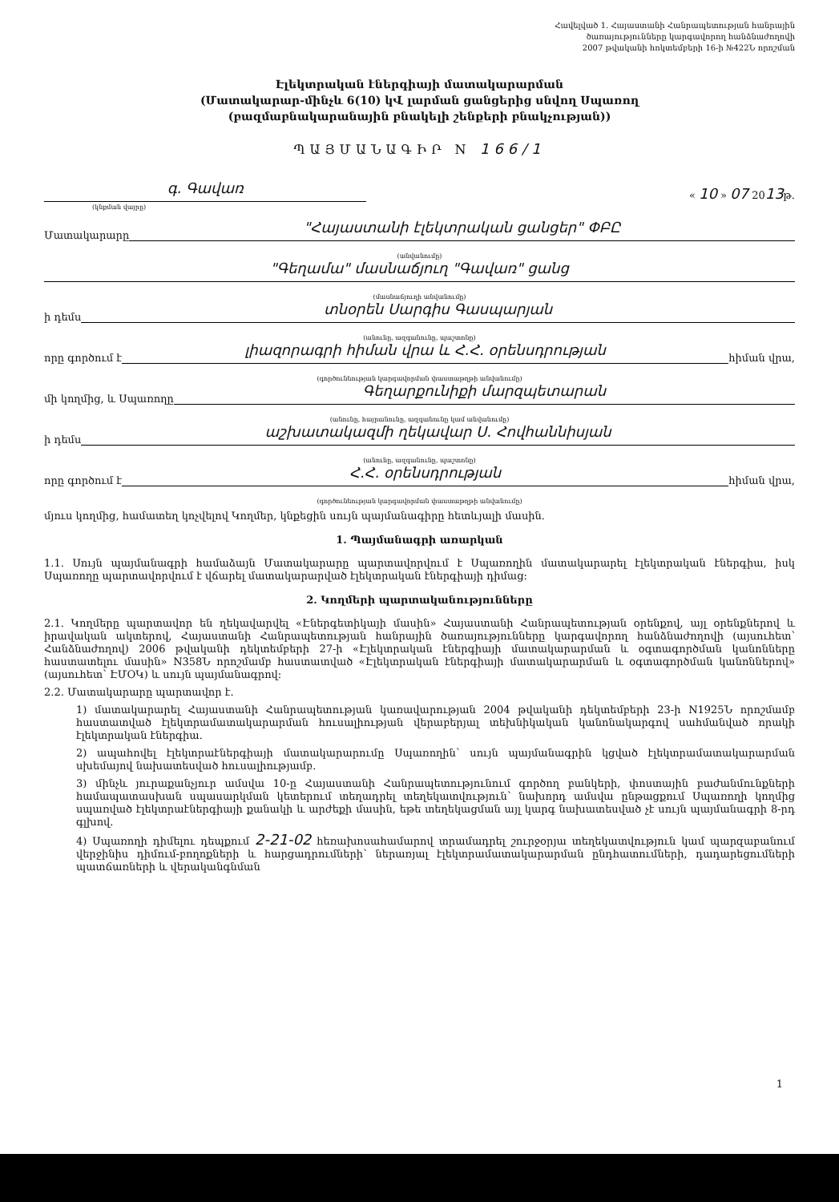Հավելված 1. Հայաստանի Հանրապետության հանրային
ծառայությունները կարգավորող հանձնաժողովի
2007 թվականի հոկտեմբերի 16-ի №422Ն որոշման
Էլեկտրական էներգիայի մատակարարման
(Մատակարար-մինչև 6(10) կՎ լարման ցանցերից սնվող Սպառող
(բազմաբնակարանային բնակելի շենքերի բնակչության))
ՊԱՅՄԱՆԱԳԻՐ N 166/1
գ. Գավառ
« 10 » 07 2013թ.
(կնքման վայրը)
Մատակարարը
"Հայաստանի էլեկտրական ցանցեր" ՓԲԸ
(անվանումը)
"Գեղամա" մասնաճյուղ "Գավառ" ցանց
(մասնաճյուղի անվանումը)
ի դեմս
տնօրեն Սարգիս Գասպարյան
(անունը, ազգանունը, պաշտոնը)
որը գործում է
լիազորագրի հիման վրա և Հ.Հ. օրենսդրության
հիման վրա,
(գործունեության կարգավորման փաստաթղթի անվանումը)
մի կողմից, և Սպառողը
Գեղարքունիքի մարզպետարան
(անունը, հայրանունը, ազգանունը կամ անվանումը)
ի դեմս
աշխատակազմի ղեկավար Ս. Հովհաննիսյան
(անունը, ազգանունը, պաշտոնը)
որը գործում է
Հ.Հ. օրենսդրության
հիման վրա,
(գործունեության կարգավորման փաստաթղթի անվանումը)
մյուս կողմից, համատեղ կոչվելով Կողմեր, կնքեցին սույն պայմանագիրը հետևյալի մասին.
1. Պայմանագրի առարկան
1.1. Սույն պայմանագրի համաձայն Մատակարարը պարտավորվում է Սպառողին մատակարարել էլեկտրական էներգիա, իսկ Սպառողը պարտավորվում է վճարել մատակարարված էլեկտրական էներգիայի դիմաց:
2. Կողմերի պարտականությունները
2.1. Կողմերը պարտավոր են ղեկավարվել «Էներգետիկայի մասին» Հայաստանի Հանրապետության օրենքով, այլ օրենքներով և իրավական ակտերով, Հայաստանի Հանրապետության հանրային ծառայությունները կարգավորող հանձնաժողովի (այսուհետ՝ Հանձնաժողով) 2006 թվականի դեկտեմբերի 27-ի «Էլեկտրական էներգիայի մատակարարման և օգտագործման կանոնները հաստատելու մասին» N358Ն որոշմամբ հաստատված «Էլեկտրական էներգիայի մատակարարման և օգտագործման կանոններով» (այսուհետ՝ ԷՄՕԿ) և սույն պայմանագրով:
2.2. Մատակարարը պարտավոր է.
1) մատակարարել Հայաստանի Հանրապետության կառավարության 2004 թվականի դեկտեմբերի 23-ի N1925Ն որոշմամբ հաստատված էլեկտրամատակարարման հուսալիության վերաբերյալ տեխնիկական կանոնակարգով սահմանված որակի էլեկտրական էներգիա.
2) ապահովել էլեկտրաէներգիայի մատակարարումը Սպառողին՝ սույն պայմանագրին կցված էլեկտրամատակարարման սխեմայով նախատեսված հուսալիությամբ.
3) մինչև յուրաքանչյուր ամսվա 10-ը Հայաստանի Հանրապետությունում գործող բանկերի, փոստային բաժանմունքների համապատասխան սպասարկման կետերում տեղադրել տեղեկատվություն՝ նախորդ ամսվա ընթացքում Սպառողի կողմից սպառված էլեկտրաէներգիայի քանակի և արժեքի մասին, եթե տեղեկացման այլ կարգ նախատեսված չէ սույն պայմանագրի 8-րդ գլխով.
4) Սպառողի դիմելու դեպքում 2-21-02 հեռախոսահամարով տրամադրել շուրջօրյա տեղեկատվություն կամ պարզաբանում վերջինիս դիմում-բողոքների և հարցադրումների՝ ներառյալ էլեկտրամատակարարման ընդհատումների, դադարեցումների պատճառների և վերականգնման
1